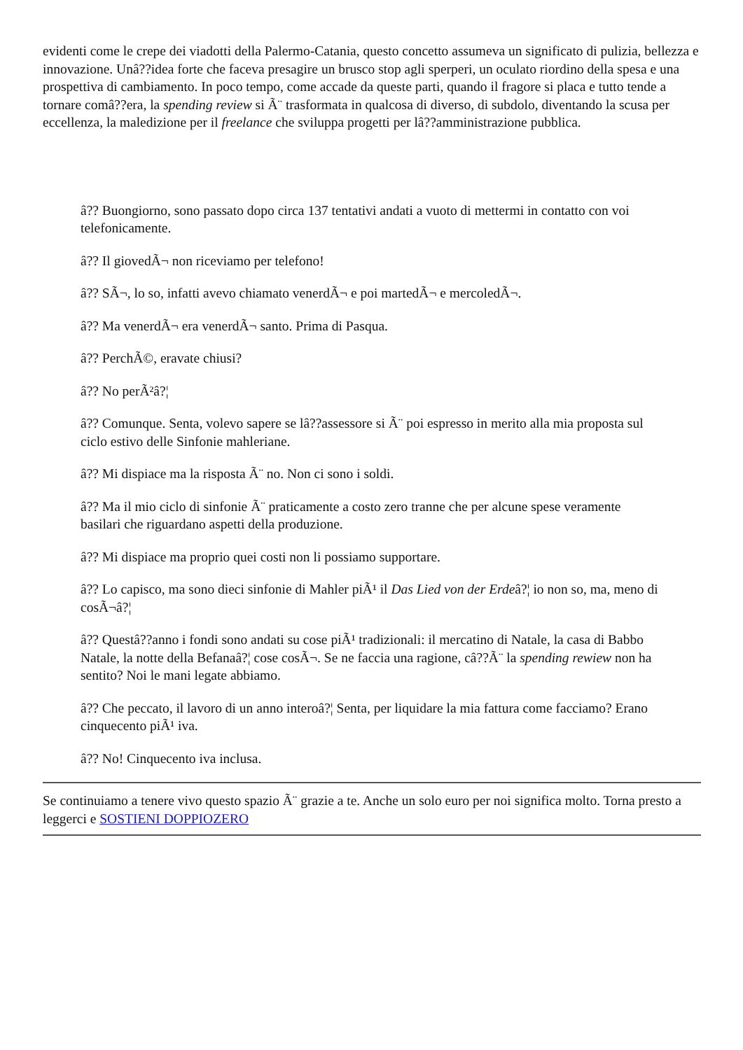evidenti come le crepe dei viadotti della Palermo-Catania, questo concetto assumeva un significato di pulizia, bellezza e innovazione. Unâ??idea forte che faceva presagire un brusco stop agli sperperi, un oculato riordino della spesa e una prospettiva di cambiamento. In poco tempo, come accade da queste parti, quando il fragore si placa e tutto tende a tornare comâ??era, la spending review si Ã¨ trasformata in qualcosa di diverso, di subdolo, diventando la scusa per eccellenza, la maledizione per il freelance che sviluppa progetti per lâ??amministrazione pubblica.
â?? Buongiorno, sono passato dopo circa 137 tentativi andati a vuoto di mettermi in contatto con voi telefonicamente.
â?? Il giovedÃ¬ non riceviamo per telefono!
â?? SÃ¬, lo so, infatti avevo chiamato venerdÃ¬ e poi martedÃ¬ e mercoledÃ¬.
â?? Ma venerdÃ¬ era venerdÃ¬ santo. Prima di Pasqua.
â?? PerchÃ©, eravate chiusi?
â?? No perÃ²â?¦
â?? Comunque. Senta, volevo sapere se lâ??assessore si Ã¨ poi espresso in merito alla mia proposta sul ciclo estivo delle Sinfonie mahleriane.
â?? Mi dispiace ma la risposta Ã¨ no. Non ci sono i soldi.
â?? Ma il mio ciclo di sinfonie Ã¨ praticamente a costo zero tranne che per alcune spese veramente basilari che riguardano aspetti della produzione.
â?? Mi dispiace ma proprio quei costi non li possiamo supportare.
â?? Lo capisco, ma sono dieci sinfonie di Mahler piÃ¹ il Das Lied von der Erdeâ?¦ io non so, ma, meno di cosÃ¬â?¦
â?? Questâ??anno i fondi sono andati su cose piÃ¹ tradizionali: il mercatino di Natale, la casa di Babbo Natale, la notte della Befanaâ?¦ cose cosÃ¬. Se ne faccia una ragione, câ??Ã¨ la spending rewiew non ha sentito? Noi le mani legate abbiamo.
â?? Che peccato, il lavoro di un anno interoâ?¦ Senta, per liquidare la mia fattura come facciamo? Erano cinquecento piÃ¹ iva.
â?? No! Cinquecento iva inclusa.
Se continuiamo a tenere vivo questo spazio Ã¨ grazie a te. Anche un solo euro per noi significa molto. Torna presto a leggerci e SOSTIENI DOPPIOZERO